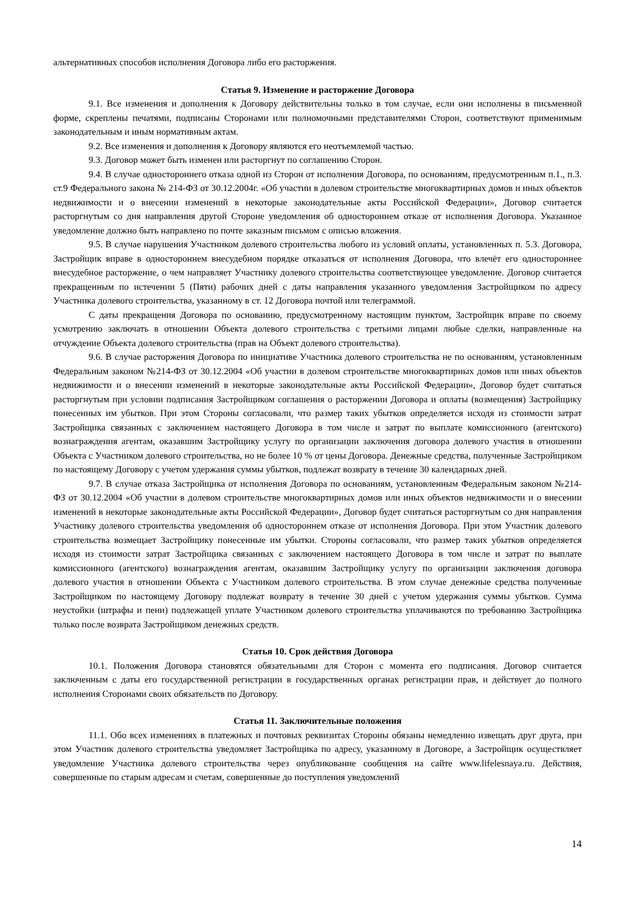альтернативных способов исполнения Договора либо его расторжения.
Статья 9. Изменение и расторжение Договора
9.1. Все изменения и дополнения к Договору действительны только в том случае, если они исполнены в письменной форме, скреплены печатями, подписаны Сторонами или полномочными представителями Сторон, соответствуют применимым законодательным и иным нормативным актам.
9.2. Все изменения и дополнения к Договору являются его неотъемлемой частью.
9.3. Договор может быть изменен или расторгнут по соглашению Сторон.
9.4. В случае одностороннего отказа одной из Сторон от исполнения Договора, по основаниям, предусмотренным п.1., п.3. ст.9 Федерального закона № 214-ФЗ от 30.12.2004г. «Об участии в долевом строительстве многоквартирных домов и иных объектов недвижимости и о внесении изменений в некоторые законодательные акты Российской Федерации», Договор считается расторгнутым со дня направления другой Стороне уведомления об одностороннем отказе от исполнения Договора. Указанное уведомление должно быть направлено по почте заказным письмом с описью вложения.
9.5. В случае нарушения Участником долевого строительства любого из условий оплаты, установленных п. 5.3. Договора, Застройщик вправе в одностороннем внесудебном порядке отказаться от исполнения Договора, что влечёт его одностороннее внесудебное расторжение, о чем направляет Участнику долевого строительства соответствующее уведомление. Договор считается прекращенным по истечении 5 (Пяти) рабочих дней с даты направления указанного уведомления Застройщиком по адресу Участника долевого строительства, указанному в ст. 12 Договора почтой или телеграммой.
С даты прекращения Договора по основанию, предусмотренному настоящим пунктом, Застройщик вправе по своему усмотрению заключать в отношении Объекта долевого строительства с третьими лицами любые сделки, направленные на отчуждение Объекта долевого строительства (прав на Объект долевого строительства).
9.6. В случае расторжения Договора по инициативе Участника долевого строительства не по основаниям, установленным Федеральным законом №214-ФЗ от 30.12.2004 «Об участии в долевом строительстве многоквартирных домов или иных объектов недвижимости и о внесении изменений в некоторые законодательные акты Российской Федерации», Договор будет считаться расторгнутым при условии подписания Застройщиком соглашения о расторжении Договора и оплаты (возмещения) Застройщику понесенных им убытков. При этом Стороны согласовали, что размер таких убытков определяется исходя из стоимости затрат Застройщика связанных с заключением настоящего Договора в том числе и затрат по выплате комиссионного (агентского) вознаграждения агентам, оказавшим Застройщику услугу по организации заключения договора долевого участия в отношении Объекта с Участником долевого строительства, но не более 10 % от цены Договора. Денежные средства, полученные Застройщиком по настоящему Договору с учетом удержания суммы убытков, подлежат возврату в течение 30 календарных дней.
9.7. В случае отказа Застройщика от исполнения Договора по основаниям, установленным Федеральным законом №214-ФЗ от 30.12.2004 «Об участии в долевом строительстве многоквартирных домов или иных объектов недвижимости и о внесении изменений в некоторые законодательные акты Российской Федерации», Договор будет считаться расторгнутым со дня направления Участнику долевого строительства уведомления об одностороннем отказе от исполнения Договора. При этом Участник долевого строительства возмещает Застройщику понесенные им убытки. Стороны согласовали, что размер таких убытков определяется исходя из стоимости затрат Застройщика связанных с заключением настоящего Договора в том числе и затрат по выплате комиссионного (агентского) вознаграждения агентам, оказавшим Застройщику услугу по организации заключения договора долевого участия в отношении Объекта с Участником долевого строительства. В этом случае денежные средства полученные Застройщиком по настоящему Договору подлежат возврату в течение 30 дней с учетом удержания суммы убытков. Сумма неустойки (штрафы и пени) подлежащей уплате Участником долевого строительства уплачиваются по требованию Застройщика только после возврата Застройщиком денежных средств.
Статья 10. Срок действия Договора
10.1. Положения Договора становятся обязательными для Сторон с момента его подписания. Договор считается заключенным с даты его государственной регистрации в государственных органах регистрации прав, и действует до полного исполнения Сторонами своих обязательств по Договору.
Статья 11. Заключительные положения
11.1. Обо всех изменениях в платежных и почтовых реквизитах Стороны обязаны немедленно извещать друг друга, при этом Участник долевого строительства уведомляет Застройщика по адресу, указанному в Договоре, а Застройщик осуществляет уведомление Участника долевого строительства через опубликование сообщения на сайте www.lifelesnaya.ru. Действия, совершенные по старым адресам и счетам, совершенные до поступления уведомлений
14